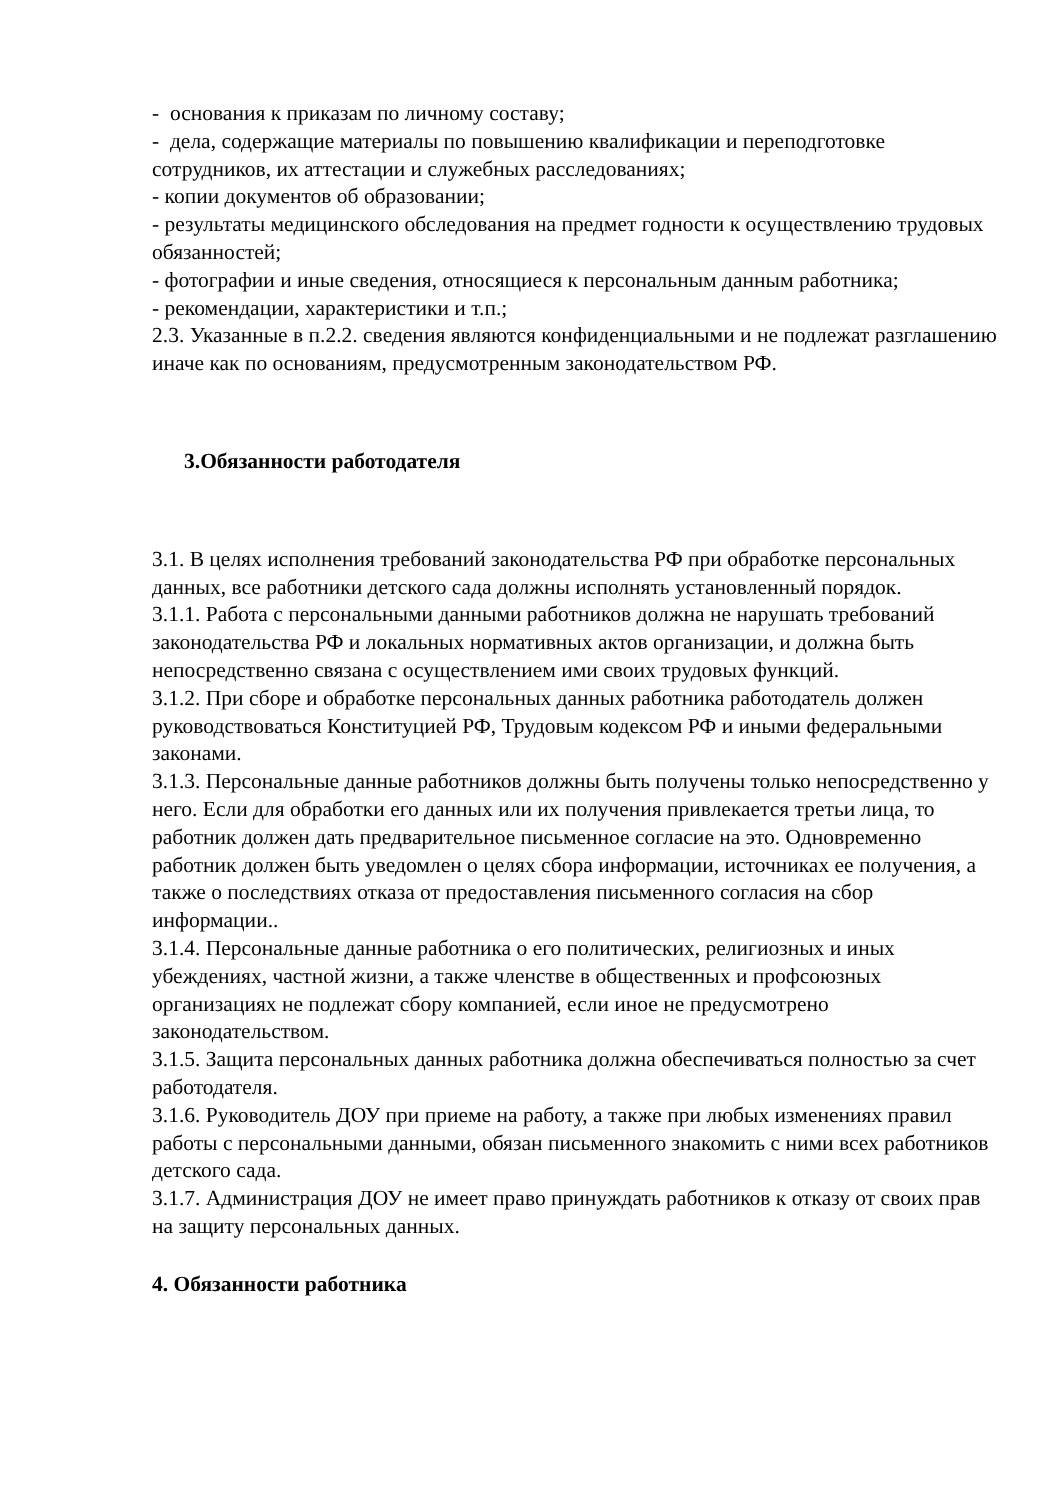- основания к приказам по личному составу;
- дела, содержащие материалы по повышению квалификации и переподготовке сотрудников, их аттестации и служебных расследованиях;
- копии документов об образовании;
- результаты медицинского обследования на предмет годности к осуществлению трудовых обязанностей;
- фотографии и иные сведения, относящиеся к персональным данным работника;
- рекомендации, характеристики и т.п.;
2.3. Указанные в п.2.2. сведения являются конфиденциальными и не подлежат разглашению иначе как по основаниям, предусмотренным законодательством РФ.
3.Обязанности работодателя
3.1. В целях исполнения требований законодательства РФ при обработке персональных данных, все работники детского сада должны исполнять установленный порядок.
3.1.1. Работа с персональными данными работников должна не нарушать требований законодательства РФ и локальных нормативных актов организации, и должна быть непосредственно связана с осуществлением ими своих трудовых функций.
3.1.2. При сборе и обработке персональных данных работника работодатель должен руководствоваться Конституцией РФ, Трудовым кодексом РФ и иными федеральными законами.
3.1.3. Персональные данные работников должны быть получены только непосредственно у него. Если для обработки его данных или их получения привлекается третьи лица, то работник должен дать предварительное письменное согласие на это. Одновременно работник должен быть уведомлен о целях сбора информации, источниках ее получения, а также о последствиях отказа от предоставления письменного согласия на сбор информации..
3.1.4. Персональные данные работника о его политических, религиозных и иных убеждениях, частной жизни, а также членстве в общественных и профсоюзных организациях не подлежат сбору компанией, если иное не предусмотрено законодательством.
3.1.5. Защита персональных данных работника должна обеспечиваться полностью за счет работодателя.
3.1.6. Руководитель ДОУ при приеме на работу, а также при любых изменениях правил работы с персональными данными, обязан письменного знакомить с ними всех работников детского сада.
3.1.7. Администрация ДОУ не имеет право принуждать работников к отказу от своих прав на защиту персональных данных.
4. Обязанности работника